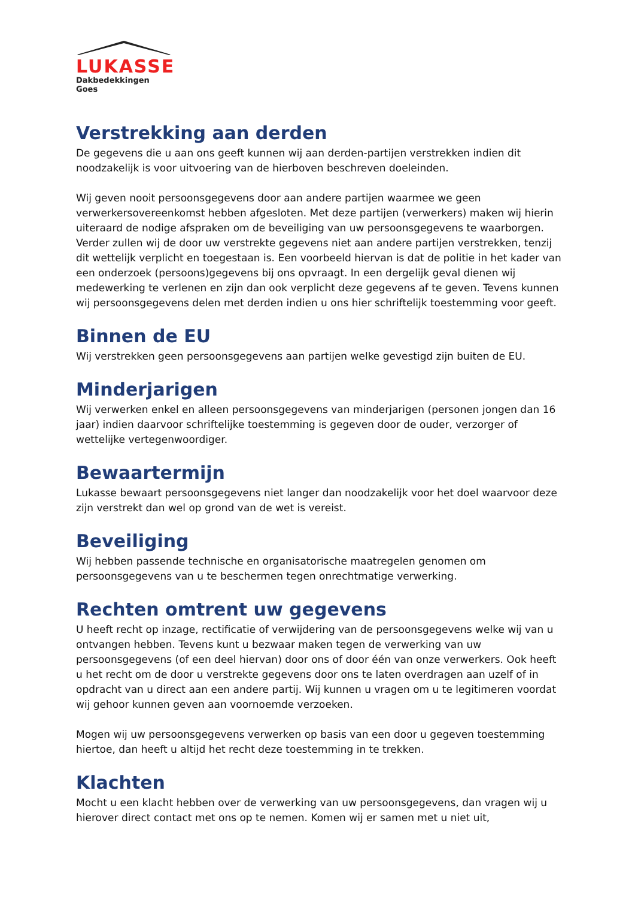LUKASSE
Dakbedekkingen Goes
Verstrekking aan derden
De gegevens die u aan ons geeft kunnen wij aan derden-partijen verstrekken indien dit noodzakelijk is voor uitvoering van de hierboven beschreven doeleinden.
Wij geven nooit persoonsgegevens door aan andere partijen waarmee we geen verwerkersovereenkomst hebben afgesloten. Met deze partijen (verwerkers) maken wij hierin uiteraard de nodige afspraken om de beveiliging van uw persoonsgegevens te waarborgen. Verder zullen wij de door uw verstrekte gegevens niet aan andere partijen verstrekken, tenzij dit wettelijk verplicht en toegestaan is. Een voorbeeld hiervan is dat de politie in het kader van een onderzoek (persoons)gegevens bij ons opvraagt. In een dergelijk geval dienen wij medewerking te verlenen en zijn dan ook verplicht deze gegevens af te geven. Tevens kunnen wij persoonsgegevens delen met derden indien u ons hier schriftelijk toestemming voor geeft.
Binnen de EU
Wij verstrekken geen persoonsgegevens aan partijen welke gevestigd zijn buiten de EU.
Minderjarigen
Wij verwerken enkel en alleen persoonsgegevens van minderjarigen (personen jongen dan 16 jaar) indien daarvoor schriftelijke toestemming is gegeven door de ouder, verzorger of wettelijke vertegenwoordiger.
Bewaartermijn
Lukasse bewaart persoonsgegevens niet langer dan noodzakelijk voor het doel waarvoor deze zijn verstrekt dan wel op grond van de wet is vereist.
Beveiliging
Wij hebben passende technische en organisatorische maatregelen genomen om persoonsgegevens van u te beschermen tegen onrechtmatige verwerking.
Rechten omtrent uw gegevens
U heeft recht op inzage, rectificatie of verwijdering van de persoonsgegevens welke wij van u ontvangen hebben. Tevens kunt u bezwaar maken tegen de verwerking van uw persoonsgegevens (of een deel hiervan) door ons of door één van onze verwerkers. Ook heeft u het recht om de door u verstrekte gegevens door ons te laten overdragen aan uzelf of in opdracht van u direct aan een andere partij. Wij kunnen u vragen om u te legitimeren voordat wij gehoor kunnen geven aan voornoemde verzoeken.
Mogen wij uw persoonsgegevens verwerken op basis van een door u gegeven toestemming hiertoe, dan heeft u altijd het recht deze toestemming in te trekken.
Klachten
Mocht u een klacht hebben over de verwerking van uw persoonsgegevens, dan vragen wij u hierover direct contact met ons op te nemen. Komen wij er samen met u niet uit,